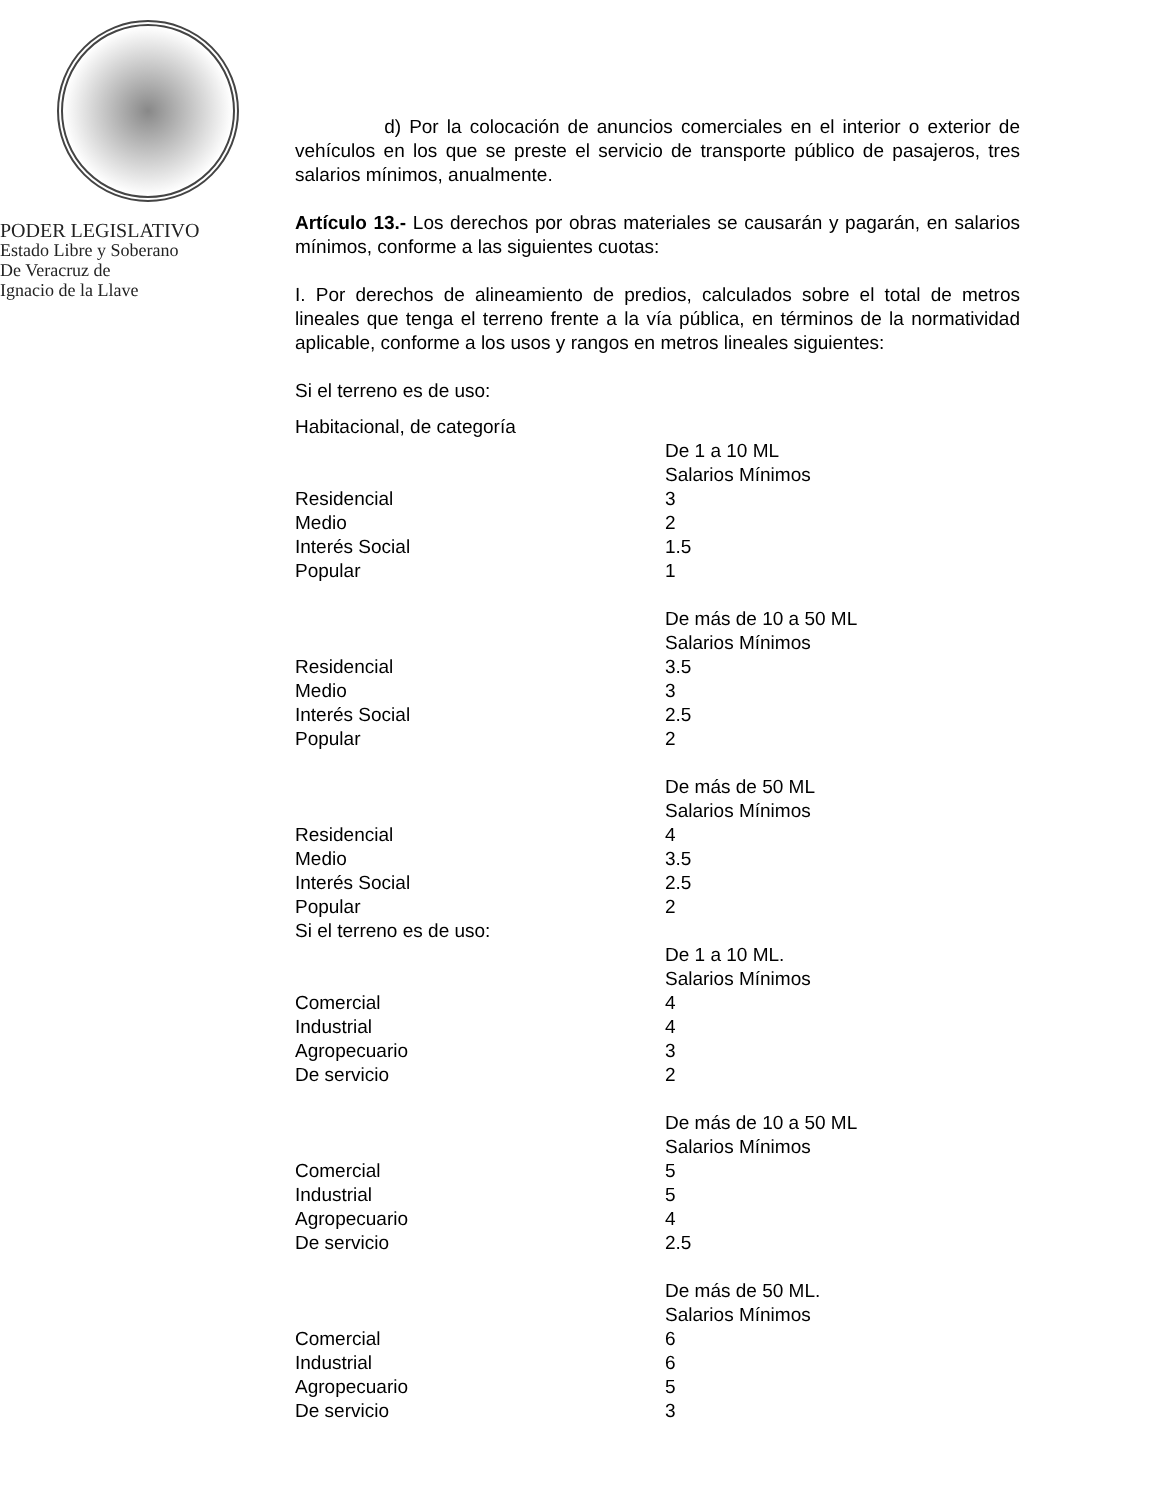PODER LEGISLATIVO
Estado Libre y Soberano
De Veracruz de
Ignacio de la Llave
d) Por la colocación de anuncios comerciales en el interior o exterior de vehículos en los que se preste el servicio de transporte público de pasajeros, tres salarios mínimos, anualmente.
Artículo 13.- Los derechos por obras materiales se causarán y pagarán, en salarios mínimos, conforme a las siguientes cuotas:
I. Por derechos de alineamiento de predios, calculados sobre el total de metros lineales que tenga el terreno frente a la vía pública, en términos de la normatividad aplicable, conforme a los usos y rangos en metros lineales siguientes:
Si el terreno es de uso:
| Habitacional, de categoría | |
| | De 1 a 10 ML Salarios Mínimos |
| Residencial | 3 |
| Medio | 2 |
| Interés Social | 1.5 |
| Popular | 1 |
| | De más de 10 a 50 ML Salarios Mínimos |
| Residencial | 3.5 |
| Medio | 3 |
| Interés Social | 2.5 |
| Popular | 2 |
| | De más de 50 ML Salarios Mínimos |
| Residencial | 4 |
| Medio | 3.5 |
| Interés Social | 2.5 |
| Popular | 2 |
| Si el terreno es de uso: | |
| | De 1 a 10 ML. Salarios Mínimos |
| Comercial | 4 |
| Industrial | 4 |
| Agropecuario | 3 |
| De servicio | 2 |
| | De más de 10 a 50 ML Salarios Mínimos |
| Comercial | 5 |
| Industrial | 5 |
| Agropecuario | 4 |
| De servicio | 2.5 |
| | De más de 50 ML. Salarios Mínimos |
| Comercial | 6 |
| Industrial | 6 |
| Agropecuario | 5 |
| De servicio | 3 |